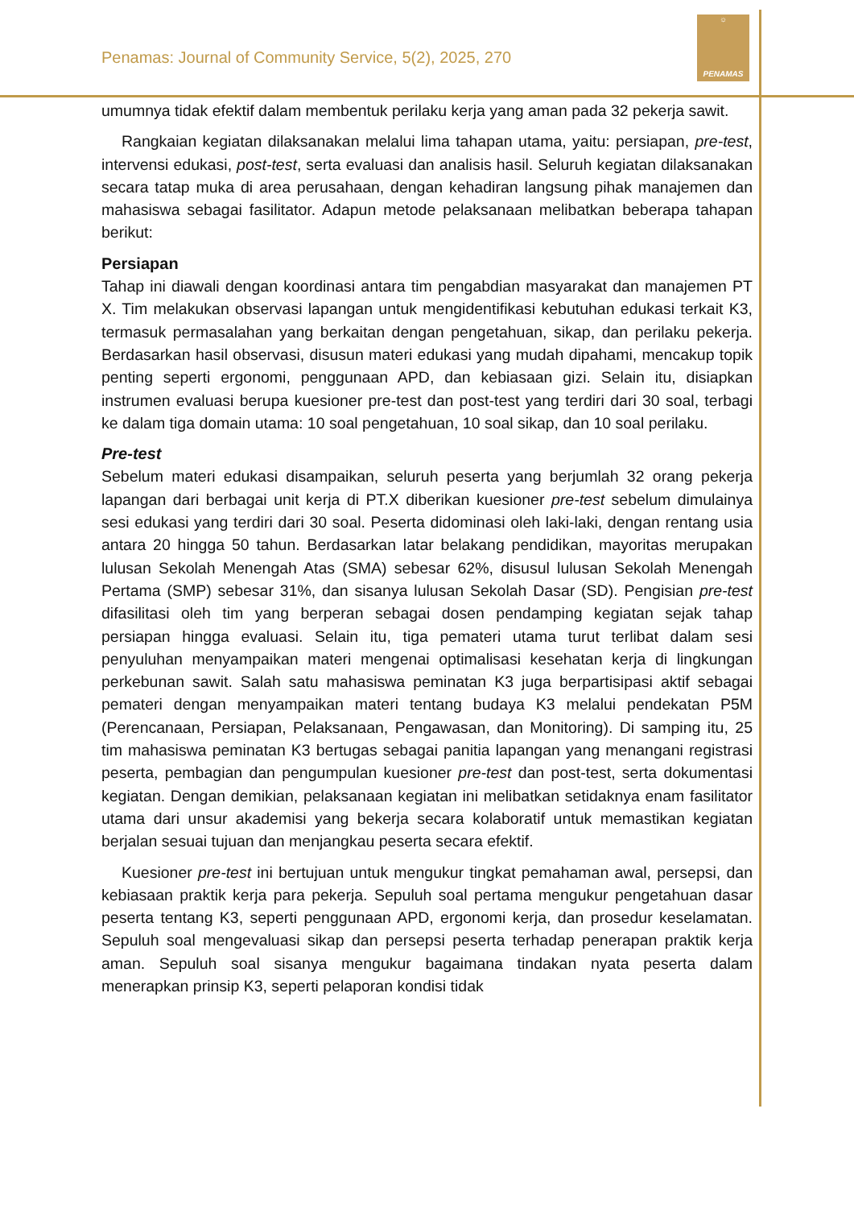Penamas: Journal of Community Service, 5(2), 2025, 270
☼
PENAMAS
umumnya tidak efektif dalam membentuk perilaku kerja yang aman pada 32 pekerja sawit.
Rangkaian kegiatan dilaksanakan melalui lima tahapan utama, yaitu: persiapan, pre-test, intervensi edukasi, post-test, serta evaluasi dan analisis hasil. Seluruh kegiatan dilaksanakan secara tatap muka di area perusahaan, dengan kehadiran langsung pihak manajemen dan mahasiswa sebagai fasilitator. Adapun metode pelaksanaan melibatkan beberapa tahapan berikut:
Persiapan
Tahap ini diawali dengan koordinasi antara tim pengabdian masyarakat dan manajemen PT X. Tim melakukan observasi lapangan untuk mengidentifikasi kebutuhan edukasi terkait K3, termasuk permasalahan yang berkaitan dengan pengetahuan, sikap, dan perilaku pekerja. Berdasarkan hasil observasi, disusun materi edukasi yang mudah dipahami, mencakup topik penting seperti ergonomi, penggunaan APD, dan kebiasaan gizi. Selain itu, disiapkan instrumen evaluasi berupa kuesioner pre-test dan post-test yang terdiri dari 30 soal, terbagi ke dalam tiga domain utama: 10 soal pengetahuan, 10 soal sikap, dan 10 soal perilaku.
Pre-test
Sebelum materi edukasi disampaikan, seluruh peserta yang berjumlah 32 orang pekerja lapangan dari berbagai unit kerja di PT.X diberikan kuesioner pre-test sebelum dimulainya sesi edukasi yang terdiri dari 30 soal. Peserta didominasi oleh laki-laki, dengan rentang usia antara 20 hingga 50 tahun. Berdasarkan latar belakang pendidikan, mayoritas merupakan lulusan Sekolah Menengah Atas (SMA) sebesar 62%, disusul lulusan Sekolah Menengah Pertama (SMP) sebesar 31%, dan sisanya lulusan Sekolah Dasar (SD). Pengisian pre-test difasilitasi oleh tim yang berperan sebagai dosen pendamping kegiatan sejak tahap persiapan hingga evaluasi. Selain itu, tiga pemateri utama turut terlibat dalam sesi penyuluhan menyampaikan materi mengenai optimalisasi kesehatan kerja di lingkungan perkebunan sawit. Salah satu mahasiswa peminatan K3 juga berpartisipasi aktif sebagai pemateri dengan menyampaikan materi tentang budaya K3 melalui pendekatan P5M (Perencanaan, Persiapan, Pelaksanaan, Pengawasan, dan Monitoring). Di samping itu, 25 tim mahasiswa peminatan K3 bertugas sebagai panitia lapangan yang menangani registrasi peserta, pembagian dan pengumpulan kuesioner pre-test dan post-test, serta dokumentasi kegiatan. Dengan demikian, pelaksanaan kegiatan ini melibatkan setidaknya enam fasilitator utama dari unsur akademisi yang bekerja secara kolaboratif untuk memastikan kegiatan berjalan sesuai tujuan dan menjangkau peserta secara efektif.
Kuesioner pre-test ini bertujuan untuk mengukur tingkat pemahaman awal, persepsi, dan kebiasaan praktik kerja para pekerja. Sepuluh soal pertama mengukur pengetahuan dasar peserta tentang K3, seperti penggunaan APD, ergonomi kerja, dan prosedur keselamatan. Sepuluh soal mengevaluasi sikap dan persepsi peserta terhadap penerapan praktik kerja aman. Sepuluh soal sisanya mengukur bagaimana tindakan nyata peserta dalam menerapkan prinsip K3, seperti pelaporan kondisi tidak